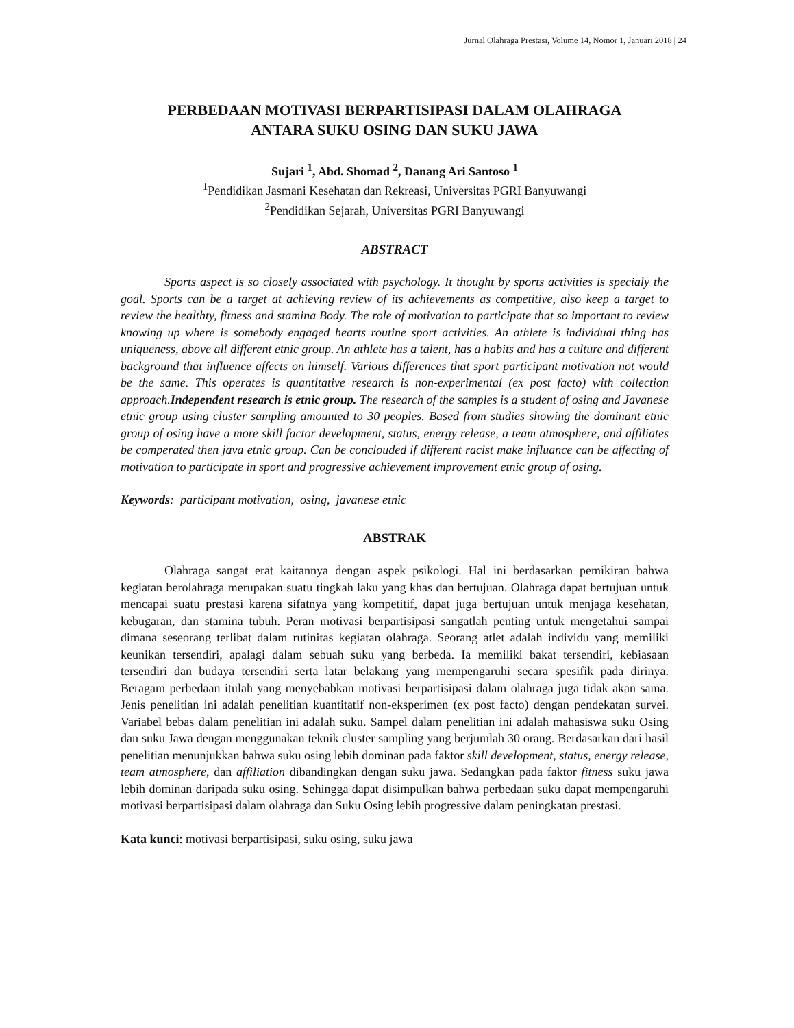Jurnal Olahraga Prestasi, Volume 14, Nomor 1, Januari 2018 | 24
PERBEDAAN MOTIVASI BERPARTISIPASI DALAM OLAHRAGA
ANTARA SUKU OSING DAN SUKU JAWA
Sujari <sup>1</sup>, Abd. Shomad <sup>2</sup>, Danang Ari Santoso <sup>1</sup>
<sup>1</sup> Pendidikan Jasmani Kesehatan dan Rekreasi, Universitas PGRI Banyuwangi
<sup>2</sup> Pendidikan Sejarah, Universitas PGRI Banyuwangi
ABSTRACT
Sports aspect is so closely associated with psychology. It thought by sports activities is specialy the goal. Sports can be a target at achieving review of its achievements as competitive, also keep a target to review the healthty, fitness and stamina Body. The role of motivation to participate that so important to review knowing up where is somebody engaged hearts routine sport activities. An athlete is individual thing has uniqueness, above all different etnic group. An athlete has a talent, has a habits and has a culture and different background that influence affects on himself. Various differences that sport participant motivation not would be the same. This operates is quantitative research is non-experimental (ex post facto) with collection approach.Independent research is etnic group. The research of the samples is a student of osing and Javanese etnic group using cluster sampling amounted to 30 peoples. Based from studies showing the dominant etnic group of osing have a more skill factor development, status, energy release, a team atmosphere, and affiliates be comperated then java etnic group. Can be conclouded if different racist make influance can be affecting of motivation to participate in sport and progressive achievement improvement etnic group of osing.
Keywords: participant motivation, osing, javanese etnic
ABSTRAK
Olahraga sangat erat kaitannya dengan aspek psikologi. Hal ini berdasarkan pemikiran bahwa kegiatan berolahraga merupakan suatu tingkah laku yang khas dan bertujuan. Olahraga dapat bertujuan untuk mencapai suatu prestasi karena sifatnya yang kompetitif, dapat juga bertujuan untuk menjaga kesehatan, kebugaran, dan stamina tubuh. Peran motivasi berpartisipasi sangatlah penting untuk mengetahui sampai dimana seseorang terlibat dalam rutinitas kegiatan olahraga. Seorang atlet adalah individu yang memiliki keunikan tersendiri, apalagi dalam sebuah suku yang berbeda. Ia memiliki bakat tersendiri, kebiasaan tersendiri dan budaya tersendiri serta latar belakang yang mempengaruhi secara spesifik pada dirinya. Beragam perbedaan itulah yang menyebabkan motivasi berpartisipasi dalam olahraga juga tidak akan sama. Jenis penelitian ini adalah penelitian kuantitatif non-eksperimen (ex post facto) dengan pendekatan survei. Variabel bebas dalam penelitian ini adalah suku. Sampel dalam penelitian ini adalah mahasiswa suku Osing dan suku Jawa dengan menggunakan teknik cluster sampling yang berjumlah 30 orang. Berdasarkan dari hasil penelitian menunjukkan bahwa suku osing lebih dominan pada faktor skill development, status, energy release, team atmosphere, dan affiliation dibandingkan dengan suku jawa. Sedangkan pada faktor fitness suku jawa lebih dominan daripada suku osing. Sehingga dapat disimpulkan bahwa perbedaan suku dapat mempengaruhi motivasi berpartisipasi dalam olahraga dan Suku Osing lebih progressive dalam peningkatan prestasi.
Kata kunci: motivasi berpartisipasi, suku osing, suku jawa